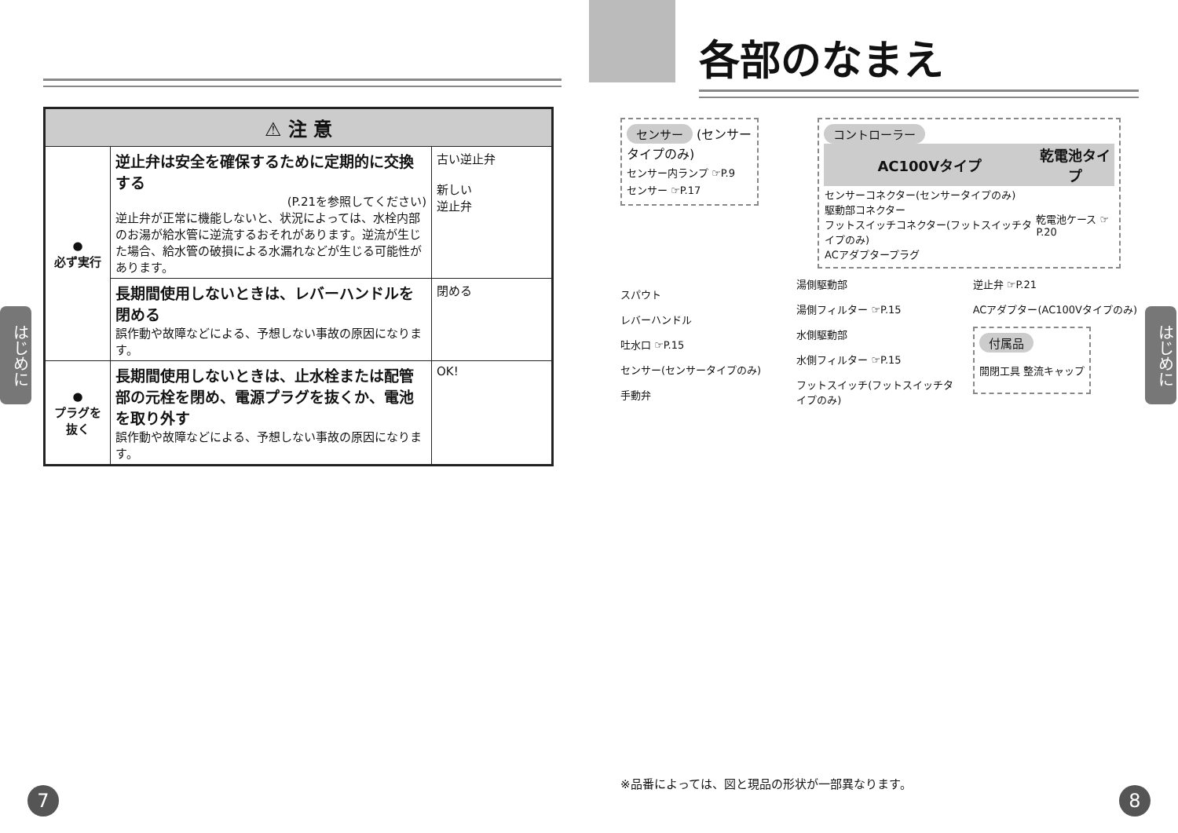| ⚠ 注 意 | | |
| --- | --- | --- |
| ● 必ず実行 | 逆止弁は安全を確保するために定期的に交換する (P.21を参照してください) 逆止弁が正常に機能しないと、状況によっては、水栓内部のお湯が給水管に逆流するおそれがあります。逆流が生じた場合、給水管の破損による水漏れなどが生じる可能性があります。 | 古い逆止弁 新しい 逆止弁 |
| | 長期間使用しないときは、レバーハンドルを閉める 誤作動や故障などによる、予想しない事故の原因になります。 | 閉める |
| ● プラグを抜く | 長期間使用しないときは、止水栓または配管部の元栓を閉め、電源プラグを抜くか、電池を取り外す 誤作動や故障などによる、予想しない事故の原因になります。 | OK! |
はじめに
7
各部のなまえ
センサー (センサータイプのみ)
センサー内ランプ ☞P.9
センサー ☞P.17
コントローラー
| AC100Vタイプ | 乾電池タイプ |
| --- | --- |
| センサーコネクター(センサータイプのみ) 駆動部コネクター フットスイッチコネクター(フットスイッチタイプのみ) ACアダプタープラグ | 乾電池ケース ☞P.20 |
スパウト
レバーハンドル
吐水口 ☞P.15
センサー(センサータイプのみ)
手動弁
湯側駆動部
湯側フィルター ☞P.15
水側駆動部
水側フィルター ☞P.15
フットスイッチ(フットスイッチタイプのみ)
逆止弁 ☞P.21
ACアダプター(AC100Vタイプのみ)
付属品
開閉工具 整流キャップ
※品番によっては、図と現品の形状が一部異なります。
はじめに
8